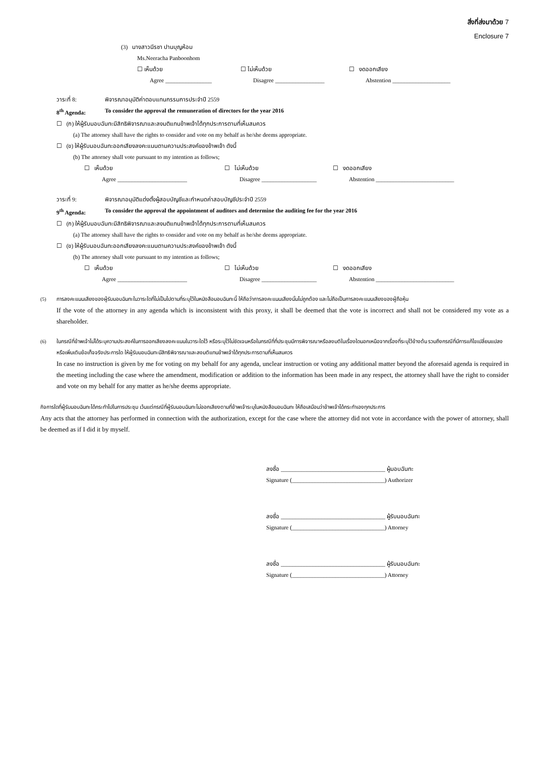สิ่งที่ส่งมาด้วย 7
Enclosure 7
(3) นางสาวนีรชา ปานบุญห้อม
Ms.Neeracha Panboonhom
☐ เห็นด้วย ☐ ไม่เห็นด้วย ☐ งดออกเสียง
Agree ________________ Disagree _________________ Abstention ____________________
วาระที่ 8: พิจารณาอนุมัติค่าตอบแทนกรรมการประจำปี 2559
8<sup>th</sup> Agenda: To consider the approval the remuneration of directors for the year 2016
☐ (ก) ให้ผู้รับมอบฉันทะมีสิทธิพิจารณาและลงมติแทนข้าพเจ้าได้ทุกประการตามที่เห็นสมควร
(a) The attorney shall have the rights to consider and vote on my behalf as he/she deems appropriate.
☐ (ข) ให้ผู้รับมอบฉันทะออกเสียงลงคะแนนตามความประสงค์ของข้าพเจ้า ดังนี้
(b) The attorney shall vote pursuant to my intention as follows;
☐ เห็นด้วย ☐ ไม่เห็นด้วย ☐ งดออกเสียง
Agree ________________________ Disagree ___________________ Abstention ___________________________
วาระที่ 9: พิจารณาอนุมัติแต่งตั้งผู้สอบบัญชีและกำหนดค่าสอบบัญชีประจำปี 2559
9<sup>th</sup> Agenda: To consider the approval the appointment of auditors and determine the auditing fee for the year 2016
☐ (ก) ให้ผู้รับมอบฉันทะมีสิทธิพิจารณาและลงมติแทนข้าพเจ้าได้ทุกประการตามที่เห็นสมควร
(a) The attorney shall have the rights to consider and vote on my behalf as he/she deems appropriate.
☐ (ข) ให้ผู้รับมอบฉันทะออกเสียงลงคะแนนตามความประสงค์ของข้าพเจ้า ดังนี้
(b) The attorney shall vote pursuant to my intention as follows;
☐ เห็นด้วย ☐ ไม่เห็นด้วย ☐ งดออกเสียง
Agree ________________________ Disagree ___________________ Abstention ___________________________
(5) การลงคะแนนเสียงของผู้รับมอบฉันทะในวาระใดที่ไม่เป็นไปตามที่ระบุไว้ในหนังสือมอบฉันทะนี้ ให้ถือว่าการลงคะแนนเสียงนั้นไม่ถูกต้อง และไม่ถือเป็นการลงคะแนนเสียงของผู้ถือหุ้น
If the vote of the attorney in any agenda which is inconsistent with this proxy, it shall be deemed that the vote is incorrect and shall not be considered my vote as a shareholder.
(6) ในกรณีที่ข้าพเจ้าไม่ได้ระบุความประสงค์ในการออกเสียงลงคะแนนในวาระใดไว้ หรือระบุไว้ไม่ชัดเจนหรือในกรณีที่ที่ประชุมมีการพิจารณาหรือลงมติในเรื่องใดนอกเหนือจากเรื่องที่ระบุไว้ข้างต้น รวมถึงกรณีที่มีการแก้ไขเปลี่ยนแปลงหรือเพิ่มเติมข้อเท็จจริงประการใด ให้ผู้รับมอบฉันทะมีสิทธิพิจารณาและลงมติแทนข้าพเจ้าได้ทุกประการตามที่เห็นสมควร
In case no instruction is given by me for voting on my behalf for any agenda, unclear instruction or voting any additional matter beyond the aforesaid agenda is required in the meeting including the case where the amendment, modification or addition to the information has been made in any respect, the attorney shall have the right to consider and vote on my behalf for any matter as he/she deems appropriate.
กิจการใดที่ผู้รับมอบฉันทะได้กระทำไปในการประชุม เว้นแต่กรณีที่ผู้รับมอบฉันทะไม่ออกเสียงตามที่ข้าพเจ้าระบุในหนังสือมอบฉันทะ ให้ถือเสมือนว่าข้าพเจ้าได้กระทำเองทุกประการ
Any acts that the attorney has performed in connection with the authorization, except for the case where the attorney did not vote in accordance with the power of attorney, shall be deemed as if I did it by myself.
ลงชื่อ ____________________________________ ผู้มอบฉันทะ
Signature (________________________________) Authorizer
ลงชื่อ ____________________________________ ผู้รับมอบฉันทะ
Signature (________________________________) Attorney
ลงชื่อ ____________________________________ ผู้รับมอบฉันทะ
Signature (________________________________) Attorney